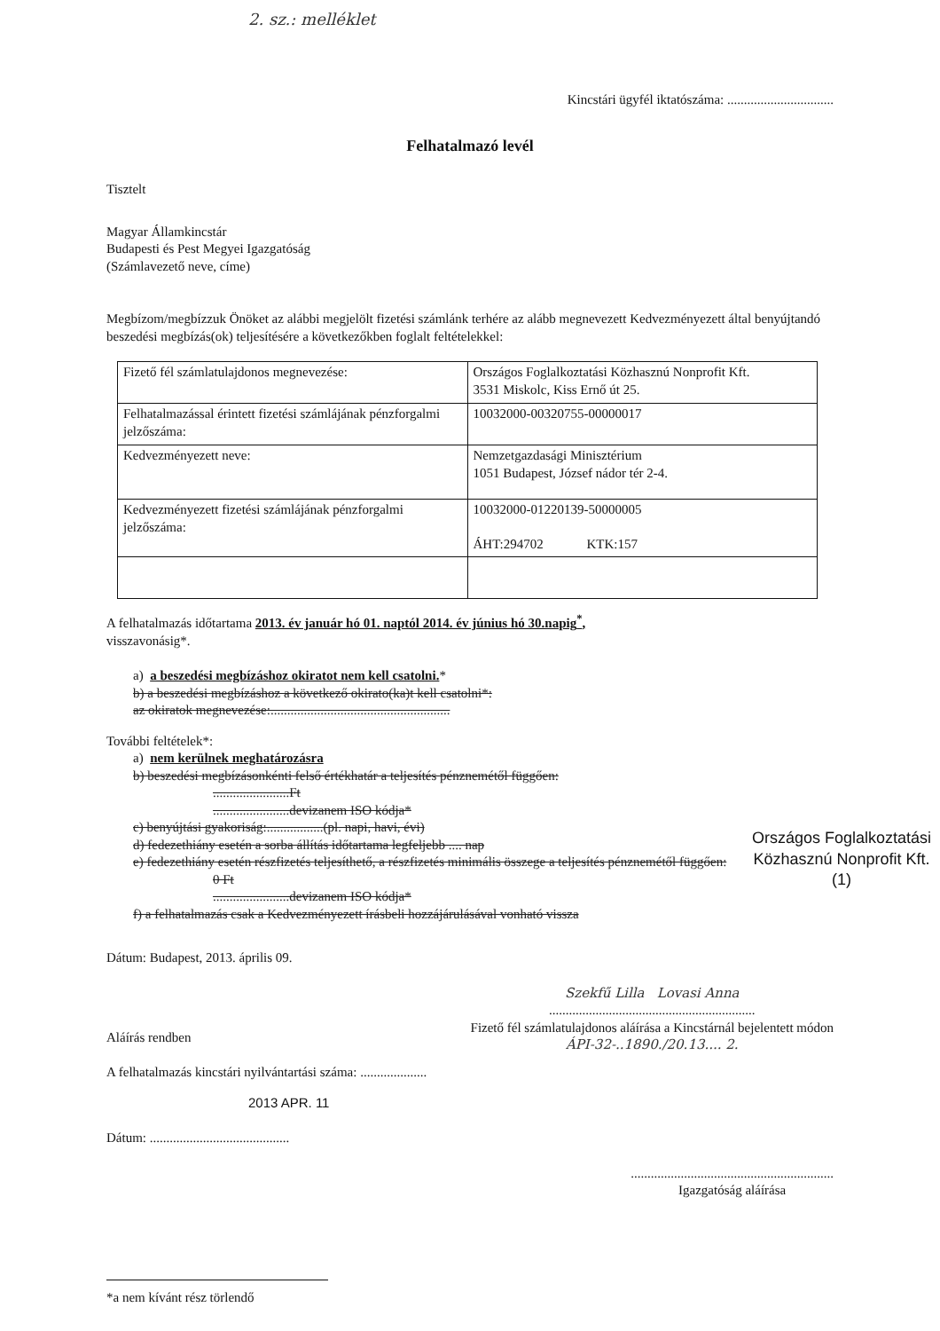2. sz.: melléklet
Kincstári ügyfél iktatószáma: ................................
Felhatalmazó levél
Tisztelt
Magyar Államkincstár
Budapesti és Pest Megyei Igazgatóság
(Számlavezető neve, címe)
Megbízom/megbízzuk Önöket az alábbi megjelölt fizetési számlánk terhére az alább megnevezett Kedvezményezett által benyújtandó beszedési megbízás(ok) teljesítésére a következőkben foglalt feltételekkel:
| Fizető fél számlatulajdonos megnevezése: | Országos Foglalkoztatási Közhasznú Nonprofit Kft. 3531 Miskolc, Kiss Ernő út 25. |
| Felhatalmazással érintett fizetési számlájának pénzforgalmi jelzőszáma: | 10032000-00320755-00000017 |
| Kedvezményezett neve: | Nemzetgazdasági Minisztérium 1051 Budapest, József nádor tér 2-4. |
| Kedvezményezett fizetési számlájának pénzforgalmi jelzőszáma: | 10032000-01220139-50000005 ÁHT:294702 KTK:157 |
A felhatalmazás időtartama 2013. év január hó 01. naptól 2014. év június hó 30.napig<sup>*</sup>,
visszavonásig*.
a) a beszedési megbízáshoz okiratot nem kell csatolni.*
b) a beszedési megbízáshoz a következő okirato(ka)t kell csatolni*:
az okiratok megnevezése:......................................................
További feltételek*:
a) nem kerülnek meghatározásra
b) beszedési megbízásonkénti felső értékhatár a teljesítés pénznemétől függően:
.......................Ft
.......................devizanem ISO kódja*
c) benyújtási gyakoriság:.................(pl. napi, havi, évi)
d) fedezethiány esetén a sorba állítás időtartama legfeljebb .... nap
e) fedezethiány esetén részfizetés teljesíthető, a részfizetés minimális összege a teljesítés pénznemétől függően:
0 Ft
.......................devizanem ISO kódja*
f) a felhatalmazás csak a Kedvezményezett írásbeli hozzájárulásával vonható vissza
Országos Foglalkoztatási
Közhasznú Nonprofit Kft.
(1)
Dátum: Budapest, 2013. április 09.
Aláírás rendben
A felhatalmazás kincstári nyilvántartási száma: ....................
Szekfű Lilla Lovasi Anna
..............................................................
Fizető fél számlatulajdonos aláírása a Kincstárnál bejelentett módon
ÁPI-32-..1890./20.13.... 2.
2013 APR. 11
Dátum: ..........................................
.............................................................
Igazgatóság aláírása
*a nem kívánt rész törlendő